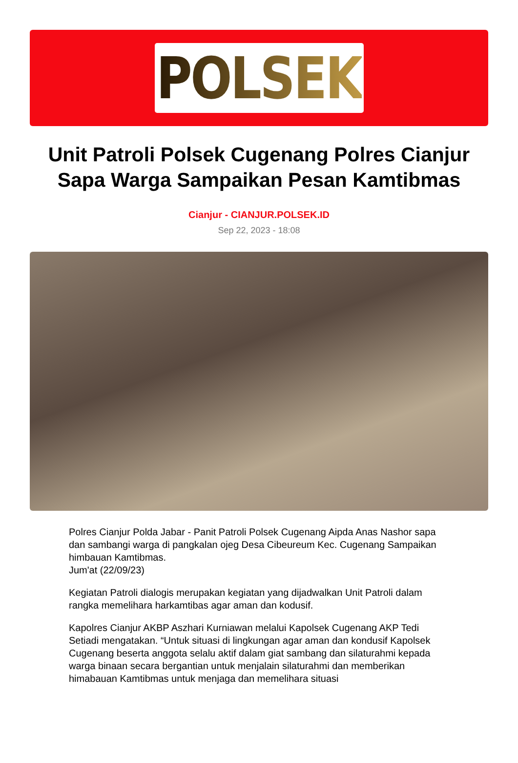POLSEK
Unit Patroli Polsek Cugenang Polres Cianjur Sapa Warga Sampaikan Pesan Kamtibmas
Cianjur - CIANJUR.POLSEK.ID
Sep 22, 2023 - 18:08
Polres Cianjur Polda Jabar - Panit Patroli Polsek Cugenang Aipda Anas Nashor sapa dan sambangi warga di pangkalan ojeg Desa Cibeureum Kec. Cugenang Sampaikan himbauan Kamtibmas.
Jum'at (22/09/23)
Kegiatan Patroli dialogis merupakan kegiatan yang dijadwalkan Unit Patroli dalam rangka memelihara harkamtibas agar aman dan kodusif.
Kapolres Cianjur AKBP Aszhari Kurniawan melalui Kapolsek Cugenang AKP Tedi Setiadi mengatakan. “Untuk situasi di lingkungan agar aman dan kondusif Kapolsek Cugenang beserta anggota selalu aktif dalam giat sambang dan silaturahmi kepada warga binaan secara bergantian untuk menjalain silaturahmi dan memberikan himabauan Kamtibmas untuk menjaga dan memelihara situasi